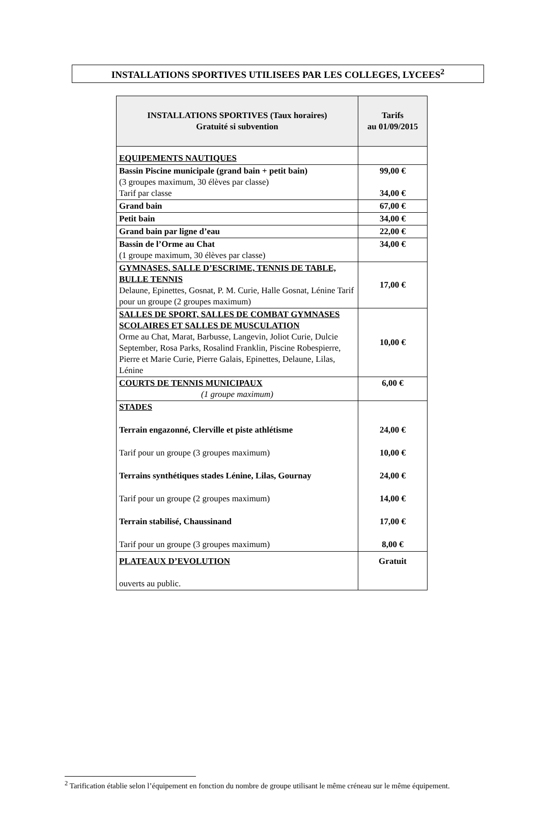INSTALLATIONS SPORTIVES UTILISEES PAR LES COLLEGES, LYCEES<sup>2</sup>
| INSTALLATIONS SPORTIVES (Taux horaires) Gratuité si subvention | Tarifs au 01/09/2015 |
| --- | --- |
| EQUIPEMENTS NAUTIQUES | |
| Bassin Piscine municipale (grand bain + petit bain) (3 groupes maximum, 30 élèves par classe) Tarif par classe | 99,00 € 34,00 € |
| Grand bain | 67,00 € |
| Petit bain | 34,00 € |
| Grand bain par ligne d’eau | 22,00 € |
| Bassin de l’Orme au Chat (1 groupe maximum, 30 élèves par classe) | 34,00 € |
| GYMNASES, SALLE D’ESCRIME, TENNIS DE TABLE, BULLE TENNIS Delaune, Epinettes, Gosnat, P. M. Curie, Halle Gosnat, Lénine Tarif pour un groupe (2 groupes maximum) | 17,00 € |
| SALLES DE SPORT, SALLES DE COMBAT GYMNASES SCOLAIRES ET SALLES DE MUSCULATION Orme au Chat, Marat, Barbusse, Langevin, Joliot Curie, Dulcie September, Rosa Parks, Rosalind Franklin, Piscine Robespierre, Pierre et Marie Curie, Pierre Galais, Epinettes, Delaune, Lilas, Lénine | 10,00 € |
| COURTS DE TENNIS MUNICIPAUX (1 groupe maximum) | 6,00 € |
| STADES Terrain engazonné, Clerville et piste athlétisme Tarif pour un groupe (3 groupes maximum) Terrains synthétiques stades Lénine, Lilas, Gournay Tarif pour un groupe (2 groupes maximum) Terrain stabilisé, Chaussinand Tarif pour un groupe (3 groupes maximum) | 24,00 € 10,00 € 24,00 € 14,00 € 17,00 € 8,00 € |
| PLATEAUX D’EVOLUTION ouverts au public. | Gratuit |
<sup>2</sup> Tarification établie selon l’équipement en fonction du nombre de groupe utilisant le même créneau sur le même équipement.